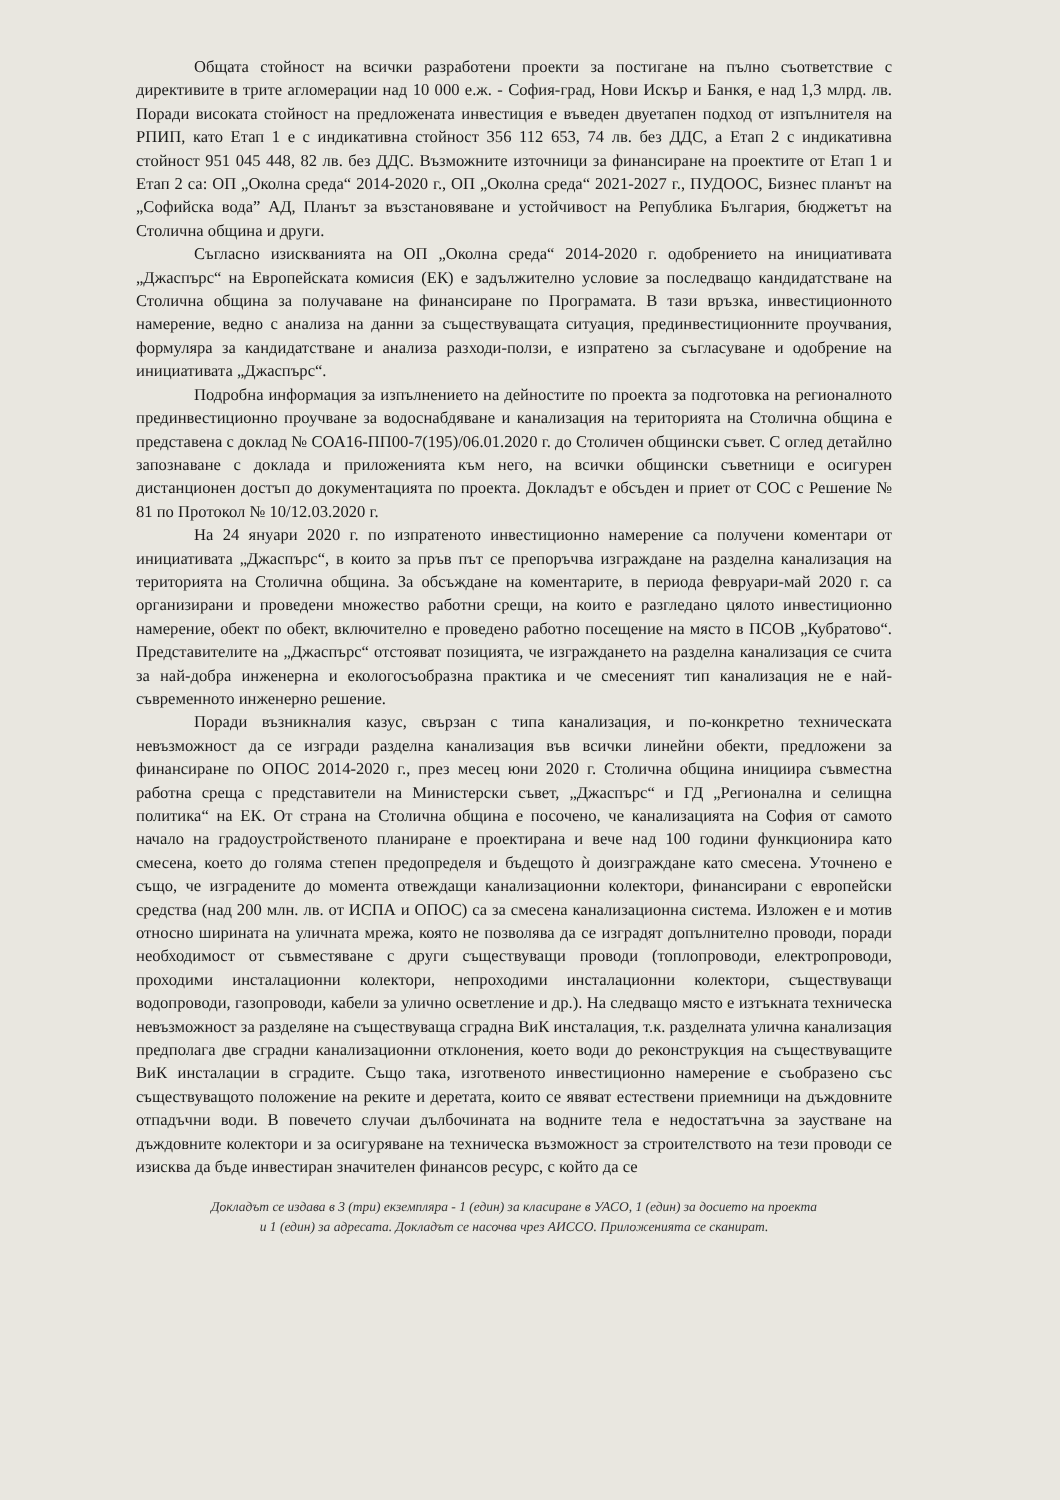Общата стойност на всички разработени проекти за постигане на пълно съответствие с директивите в трите агломерации над 10 000 е.ж. - София-град, Нови Искър и Банкя, е над 1,3 млрд. лв. Поради високата стойност на предложената инвестиция е въведен двуетапен подход от изпълнителя на РПИП, като Етап 1 е с индикативна стойност 356 112 653, 74 лв. без ДДС, а Етап 2 с индикативна стойност 951 045 448, 82 лв. без ДДС. Възможните източници за финансиране на проектите от Етап 1 и Етап 2 са: ОП „Околна среда“ 2014-2020 г., ОП „Околна среда“ 2021-2027 г., ПУДООС, Бизнес планът на „Софийска вода” АД, Планът за възстановяване и устойчивост на Република България, бюджетът на Столична община и други.
Съгласно изискванията на ОП „Околна среда“ 2014-2020 г. одобрението на инициативата „Джаспърс“ на Европейската комисия (ЕК) е задължително условие за последващо кандидатстване на Столична община за получаване на финансиране по Програмата. В тази връзка, инвестиционното намерение, ведно с анализа на данни за съществуващата ситуация, прединвестиционните проучвания, формуляра за кандидатстване и анализа разходи-ползи, е изпратено за съгласуване и одобрение на инициативата „Джаспърс“.
Подробна информация за изпълнението на дейностите по проекта за подготовка на регионалното прединвестиционно проучване за водоснабдяване и канализация на територията на Столична община е представена с доклад № СОА16-ПП00-7(195)/06.01.2020 г. до Столичен общински съвет. С оглед детайлно запознаване с доклада и приложенията към него, на всички общински съветници е осигурен дистанционен достъп до документацията по проекта. Докладът е обсъден и приет от СОС с Решение № 81 по Протокол № 10/12.03.2020 г.
На 24 януари 2020 г. по изпратеното инвестиционно намерение са получени коментари от инициативата „Джаспърс“, в които за пръв път се препоръчва изграждане на разделна канализация на територията на Столична община. За обсъждане на коментарите, в периода февруари-май 2020 г. са организирани и проведени множество работни срещи, на които е разгледано цялото инвестиционно намерение, обект по обект, включително е проведено работно посещение на място в ПСОВ „Кубратово“. Представителите на „Джаспърс“ отстояват позицията, че изграждането на разделна канализация се счита за най-добра инженерна и екологосъобразна практика и че смесеният тип канализация не е най-съвременното инженерно решение.
Поради възникналия казус, свързан с типа канализация, и по-конкретно техническата невъзможност да се изгради разделна канализация във всички линейни обекти, предложени за финансиране по ОПОС 2014-2020 г., през месец юни 2020 г. Столична община инициира съвместна работна среща с представители на Министерски съвет, „Джаспърс“ и ГД „Регионална и селищна политика“ на ЕК. От страна на Столична община е посочено, че канализацията на София от самото начало на градоустройственото планиране е проектирана и вече над 100 години функционира като смесена, което до голяма степен предопределя и бъдещото ѝ доизграждане като смесена. Уточнено е също, че изградените до момента отвеждащи канализационни колектори, финансирани с европейски средства (над 200 млн. лв. от ИСПА и ОПОС) са за смесена канализационна система. Изложен е и мотив относно ширината на уличната мрежа, която не позволява да се изградят допълнително проводи, поради необходимост от съвместяване с други съществуващи проводи (топлопроводи, електропроводи, проходими инсталационни колектори, непроходими инсталационни колектори, съществуващи водопроводи, газопроводи, кабели за улично осветление и др.). На следващо място е изтъкната техническа невъзможност за разделяне на съществуваща сградна ВиК инсталация, т.к. разделната улична канализация предполага две сградни канализационни отклонения, което води до реконструкция на съществуващите ВиК инсталации в сградите. Също така, изготвеното инвестиционно намерение е съобразено със съществуващото положение на реките и деретата, които се явяват естествени приемници на дъждовните отпадъчни води. В повечето случаи дълбочината на водните тела е недостатъчна за заустване на дъждовните колектори и за осигуряване на техническа възможност за строителството на тези проводи се изисква да бъде инвестиран значителен финансов ресурс, с който да се
Докладът се издава в 3 (три) екземпляра - 1 (един) за класиране в УАСО, 1 (един) за досието на проекта
и 1 (един) за адресата. Докладът се насочва чрез АИССО. Приложенията се сканират.